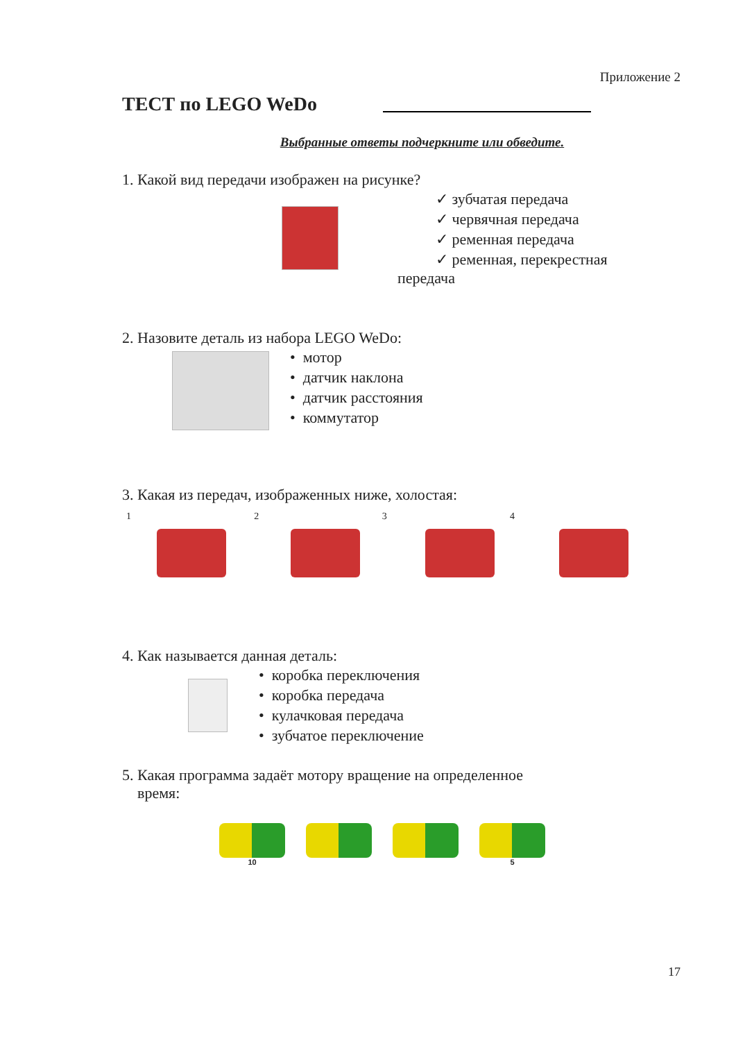Приложение 2
ТЕСТ по LEGO WeDo
Выбранные ответы подчеркните или обведите.
1. Какой вид передачи изображен на рисунке?
✓ зубчатая передача
✓ червячная передача
✓ ременная передача
✓ ременная, перекрестная
передача
2. Назовите деталь из набора LEGO WeDo:
• мотор
• датчик наклона
• датчик расстояния
• коммутатор
3. Какая из передач, изображенных ниже, холостая:
1 2 3 4
4. Как называется данная деталь:
• коробка переключения
• коробка передача
• кулачковая передача
• зубчатое переключение
5. Какая программа задаёт мотору вращение на определенное
время:
10 5
17